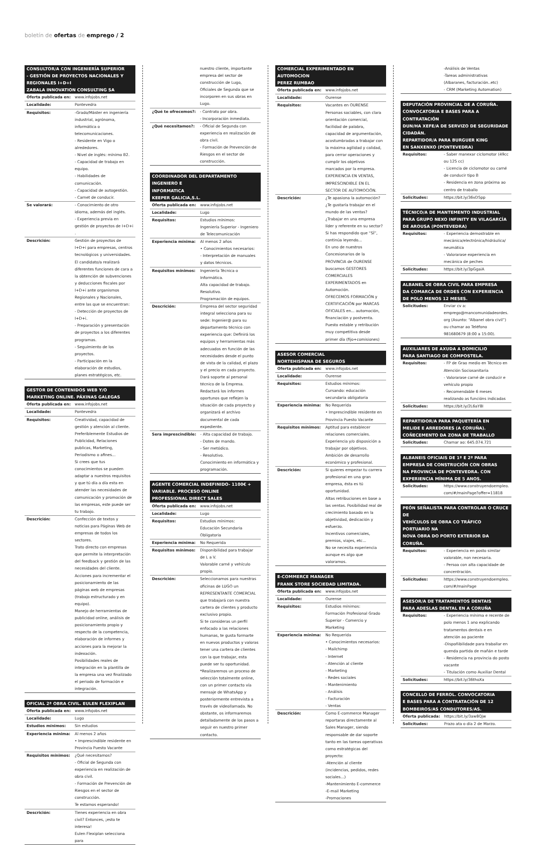boletín de ofertas de emprego / 2
CONSULTOR/A CON INGENIERÍA SUPERIOR
- GESTIÓN DE PROYECTOS NACIONALES Y
REGIONALES I+D+I
ZABALA INNOVATION CONSULTING SA
| Oferta publicada en: | www.infojobs.net |
| Localidade: | Pontevedra |
| Requisitos: | -Grado/Máster en ingeniería industrial, agrónoma, informática o telecomunicaciones. - Residente en Vigo o alrededores. - Nivel de inglés: mínimo B2. - Capacidad de trabajo en equipo. - Habilidades de comunicación. - Capacidad de autogestión. - Carnet de conducir. |
| Se valorará: | - Conocimiento de otro idioma, además del inglés. - Experiencia previa en gestión de proyectos de I+D+i . |
| Descrición: | Gestión de proyectos de I+D+i para empresas, centros tecnológicos y universidades. El candidato/a realizará diferentes funciones de cara a la obtención de subvenciones y deducciones fiscales por I+D+i ante organismos Regionales y Nacionales, entre las que se encuentran: - Detección de proyectos de I+D+i. - Preparación y presentación de proyectos a los diferentes programas. - Seguimiento de los proyectos. - Participación en la elaboración de estudios, planes estratégicos, etc. |
GESTOR DE CONTENIDOS WEB Y/O
MARKETING ONLINE. PÁXINAS GALEGAS
| Oferta publicada en: | www.infojobs.net |
| Localidade: | Pontevedra |
| Requisitos: | Creatividad, capacidad de gestión y atención al cliente. Preferiblemente Estudios de Publicidad, Relaciones publicas, Marketing, Periodismo o afines... Si crees que tus conocimientos se pueden adaptar a nuestros requisitos y que tú día a día esta en atender las necesidades de comunicación y promoción de las empresas, este puede ser tu trabajo. |
| Descrición: | Confección de textos y noticias para Páginas Web de empresas de todos los sectores. Trato directo con empresas que permite la interpretación del feedback y gestión de las necesidades del cliente. Acciones para incrementar el posicionamiento de las páginas web de empresas (trabajo estructurado y en equipo). Manejo de herramientas de publicidad online, análisis de posicionamiento propio y respecto de la competencia, elaboración de informes y acciones para la mejorar la indexación. Posibilidades reales de integración en la plantilla de la empresa una vez finalizado el periodo de formación e integración. |
OFICIAL 2ª OBRA CIVIL. EULEN FLEXIPLAN
| Oferta publicada en: | www.infojobs.net |
| Localidade: | Lugo |
| Estudios mínimos: | Sin estudios |
| Experiencia mínima: | Al menos 2 años • Imprescindible residente en Provincia Puesto Vacante |
| Requisitos mínimos: | ¿Qué necesitamos? - Oficial de Segunda con experiencia en realización de obra civil. - Formación de Prevención de Riesgos en el sector de construcción. Te estamos esperando! |
| Descrición: | Tienes experiencia en obra civil? Entonces, ¡esto te interesa! Eulen Flexiplan selecciona para |
| | nuestro cliente, importante empresa del sector de construcción de Lugo, Oficiales de Segunda que se incorporen en sus obras en Lugo. |
| ¿Qué te ofrecemos?: | - Contrato por obra. - Incorporación inmediata. |
| ¿Qué necesitamos?: | - Oficial de Segunda con experiencia en realización de obra civil. - Formación de Prevención de Riesgos en el sector de construcción. |
COORDINADOR DEL DEPARTAMENTO INGENIERO E
INFORMATICA
KEEPER GALICIA,S.L.
| Oferta publicada en: | www.infojobs.net |
| Localidade: | Lugo |
| Requisitos: | Estudios mínimos: Ingeniería Superior - Ingeniero de Telecomunicación |
| Experiencia mínima: | Al menos 2 años • Conocimientos necesarios: - Interpretación de manuales y datos técnicos. |
| Requisitos mínimos: | Ingeniería Técnica o Informática. Alta capacidad de trabajo. Resolutivo. Programación de equipos. |
| Descrición: | Empresa del sector seguridad integral selecciona para su sede: Ingenier@ para su departamento técnico con experiencia que: Definirá los equipos y herramientas más adecuados en función de las necesidades desde el punto de vista de la calidad, el plazo y el precio en cada proyecto. Dará soporte al personal técnico de la Empresa. Redactará los informes oportunos que reflejen la situación de cada proyecto y organizará el archivo documental de cada expediente. |
| Sera imprescindible: | - Alta capacidad de trabajo. - Dotes de mando. - Ser metódico. - Resolutivo. Conocimiento en informática y programación. |
AGENTE COMERCIAL INDEFINIDO- 1100€ +
VARIABLE. PROCESO ONLINE
PROFESSIONAL DIRECT SALES
| Oferta publicada en: | www.infojobs.net |
| Localidade: | Lugo |
| Requisitos: | Estudios mínimos: Educación Secundaria Obligatoria |
| Experiencia mínima: | No Requerida |
| Requisitos mínimos: | Disponibilidad para trabajar de L a V. Valorable carné y vehículo propio. |
| Descrición: | Seleccionamos para nuestras oficinas de LUGO un REPRESENTANTE COMERCIAL que trabajará con nuestra cartera de clientes y producto exclusivo propio. Si te consideras un perfil enfocado a las relaciones humanas, te gusta formarte en nuevos productos y valoras tener una cartera de clientes con la que trabajar, esta puede ser tu oportunidad. *Realizaremos un proceso de selección totalmente online, con un primer contacto vía mensaje de WhatsApp y posteriormente entrevista a través de videollamada. No obstante, os informaremos detalladamente de los pasos a seguir en nuestro primer contacto. |
COMERCIAL EXPERIMENTADO EN AUTOMOCION
PEREZ RUMBAO
| Oferta publicada en: | www.infojobs.net |
| Localidade: | Ourense |
| Requisitos: | Vacantes en OURENSE Personas sociables, con clara orientación comercial, facilidad de palabra, capacidad de argumentación, acostumbradas a trabajar con la máxima agilidad y calidad, para cerrar operaciones y cumplir los objetivos marcados por la empresa. EXPERIENCIA EN VENTAS, IMPRESCINDIBLE EN EL SECTOR DE AUTOMOCIÓN. |
| Descrición: | ¿Te apasiona la automoción? ¿Te gustaría trabajar en el mundo de las ventas?¿Trabajar en una empresa líder y referente en su sector? Si has respondido que “SÍ”, continúa leyendo... En uno de nuestros Concesionarios de la PROVINCIA de OURENSE buscamos GESTORES COMERCIALES EXPERIMENTADOS en Automoción. OFRECEMOS FORMACIÓN y CERTIFICACIÓN por MARCAS OFICIALES en... automoción, financiación y postventa. Puesto estable y retribución muy competitiva desde primer día (fijo+comisiones) |
ASESOR COMERCIAL
NORTEHISPANA DE SEGUROS
| Oferta publicada en: | www.infojobs.net |
| Localidade: | Ourense |
| Requisitos: | Estudios mínimos: Cursando: educación secundaria obligatoria |
| Experiencia mínima: | No Requerida • Imprescindible residente en Provincia Puesto Vacante |
| Requisitos mínimos: | Aptitud para establecer relaciones comerciales. Experiencia y/o disposición a trabajar por objetivos. Ambición de desarrollo económico y profesional. |
| Descrición: | Si quieres empezar tu carrera profesional en una gran empresa, ésta es tú oportunidad. Altas retribuciones en base a las ventas. Posibilidad real de crecimiento basado en la objetividad, dedicación y esfuerzo. Incentivos comerciales, premios, viajes, etc... No se necesita experiencia aunque es algo que valoramos. |
E-COMMERCE MANAGER
FRANK STORE SOCIEDAD LIMITADA.
| Oferta publicada en: | www.infojobs.net |
| Localidade: | Ourense |
| Requisitos: | Estudios mínimos: Formación Profesional Grado Superior - Comercio y Marketing |
| Experiencia mínima: | No Requerida • Conocimientos necesarios: - Mailchimp - Internet - Atención al cliente - Marketing - Redes sociales - Mantenimiento - Análisis - Facturación - Ventas |
| Descrición: | Como E-commerce Manager reportaras directamente al Sales Manager, siendo responsable de dar soporte tanto en las tareas operativas como estratégicas del proyecto: -Atención al cliente (incidencias, pedidos, redes sociales...) -Mantenimiento E-commerce -E-mail Marketing -Promociones |
| | -Análisis de Ventas -Tareas administrativas (Albaranes, facturación..etc) - CRM (Marketing Automation) |
DEPUTACIÓN PROVINCIAL DE A CORUÑA.
CONVOCATORIA E BASES PARA A CONTRATACIÓN
DUN/HA XEFE/A DE SERVIZO DE SEGURIDADE
CIDADÁN.
REPARTIDOR/A PARA BURGUER KING
EN SANXENXO (PONTEVEDRA)
| Requisitos: | - Saber manexar ciclomotor (49cc ou 125 cc) - Licencia de ciclomotor ou carné de conducir tipo B - Residencia en zona próxima ao centro de traballo |
| Solicitudes: | https://bit.ly/36vD5pp |
TÉCNICO/A DE MANTEMENTO INDUSTRIAL
PARA GRUPO NEXO INFINITY EN VILAGARCÍA
DE AROUSA (PONTEVEDRA)
| Requisitos: | - Experiencia demostrable en mecánica/electrónica/hidráulica/ neumática - Valorarase experiencia en mecánica de peches |
| Solicitudes: | https://bit.ly/3pGgaiA |
ALBANEL DE OBRA CIVIL PARA EMPRESA
DA COMARCA DE ORDES CON EXPERIENCIA
DE POLO MENOS 12 MESES.
| Solicitudes: | Enviar cv a: emprego@mancomunidadeordes. org (Asunto: “Albanel obra civil”) ou chamar ao Teléfono 981680679 (8:00 a 15:00). |
AUXILIARES DE AXUDA A DOMICILIO
PARA SANTIAGO DE COMPOSTELA.
| Requisitos: | - FP de Grao medio en Técnico en Atención Sociosanitaria - Valorarase carné de conducir e vehículo propio - Recomendable 6 meses realizando as funcións indicadas |
| Solicitudes: | https://bit.ly/2L6aY8I |
REPARTIDOR/A PARA PAQUETERÍA EN
MELIDE E ARREDORES (A CORUÑA).
COÑECEMENTO DA ZONA DE TRABALLO
| Solicitudes: | Chamar ao: 645.074.721 |
ALBANEIS OFICIAIS DE 1ª E 2ª PARA
EMPRESA DE CONSTRUCIÓN CON OBRAS
NA PROVINCIA DE PONTEVEDRA. CON
EXPERIENCIA MÍNIMA DE 5 ANOS.
| Solicitudes: | https://www.construyendoempleo. com/#/mainPage?offer=11818 |
PEÓN SEÑALISTA PARA CONTROLAR O CRUCE DE
VEHÍCULOS DE OBRA CO TRÁFICO PORTUARIO NA
NOVA OBRA DO PORTO EXTERIOR DA CORUÑA.
| Requisitos: | - Experiencia en posto similar valorable, non necesaria. - Persoa con alta capacidade de concentración. |
| Solicitudes: | https://www.construyendoempleo. com/#/mainPage |
ASESOR/A DE TRATAMENTOS DENTAIS
PARA ADESLAS DENTAL EN A CORUÑA
| Requisitos: | - Experiencia mínima e recente de polo menos 1 ano explicando tratamentos dentais e en atención ao paciente -Dispoñibilidade para traballar en quenda partida de mañán e tarde - Residencia na provincia do posto vacante - Titulación como Auxiliar Dental |
| Solicitudes: | https://bit.ly/36thoXa |
CONCELLO DE FERROL. CONVOCATORIA
E BASES PARA A CONTRATACIÓN DE 12
BOMBEIROS/AS CONDUTORES/AS.
| Oferta publicada: | https://bit.ly/3aw8Qjw |
| Solicitudes: | Prazo ata o día 2 de Marzo. |